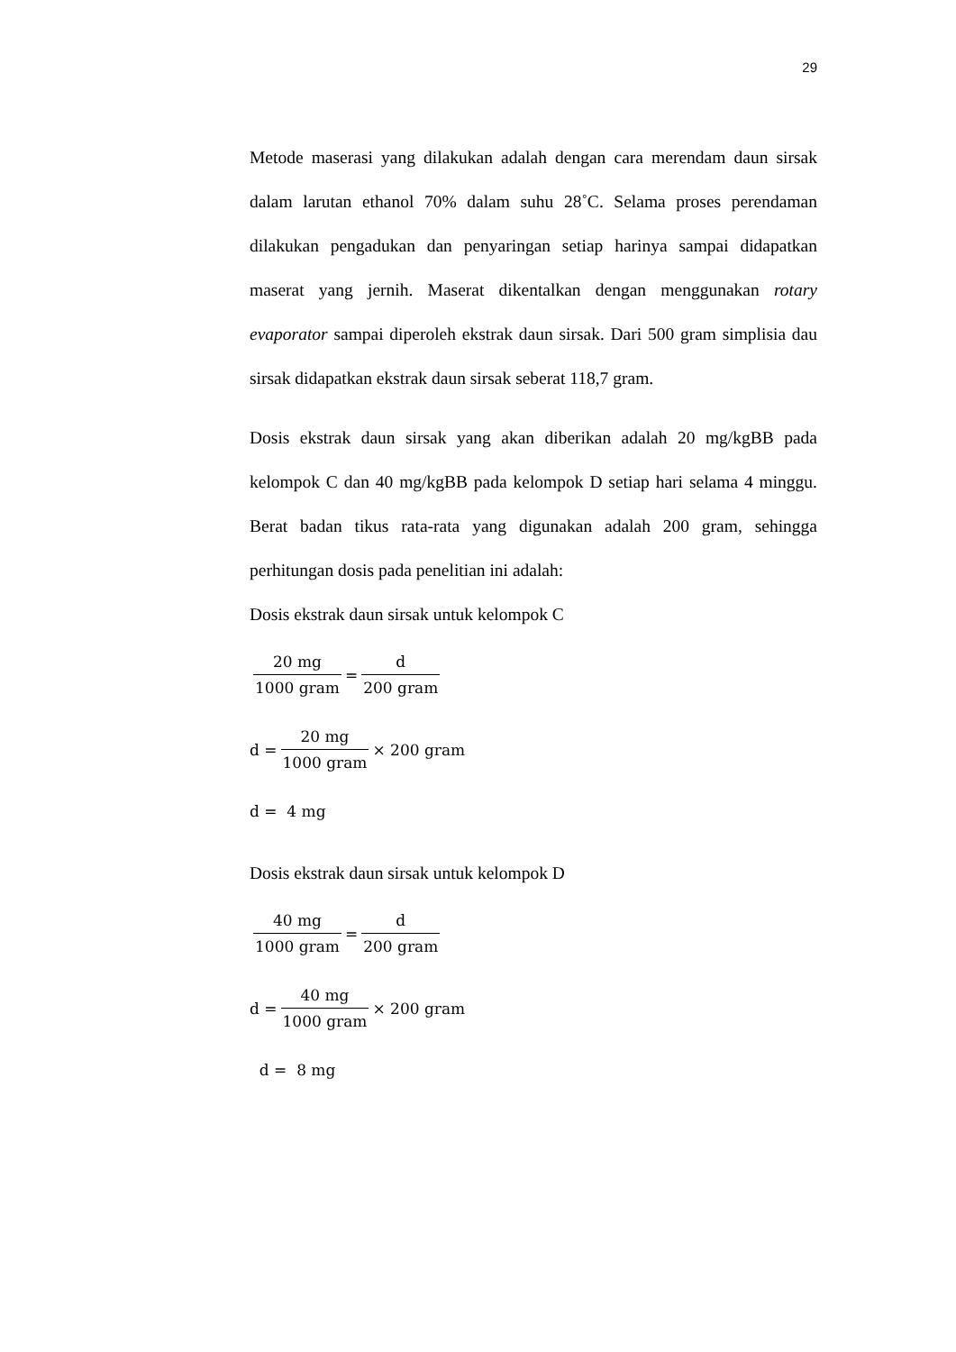29
Metode maserasi yang dilakukan adalah dengan cara merendam daun sirsak dalam larutan ethanol 70% dalam suhu 28˚C. Selama proses perendaman dilakukan pengadukan dan penyaringan setiap harinya sampai didapatkan maserat yang jernih. Maserat dikentalkan dengan menggunakan rotary evaporator sampai diperoleh ekstrak daun sirsak. Dari 500 gram simplisia dau sirsak didapatkan ekstrak daun sirsak seberat 118,7 gram.
Dosis ekstrak daun sirsak yang akan diberikan adalah 20 mg/kgBB pada kelompok C dan 40 mg/kgBB pada kelompok D setiap hari selama 4 minggu. Berat badan tikus rata-rata yang digunakan adalah 200 gram, sehingga perhitungan dosis pada penelitian ini adalah:
Dosis ekstrak daun sirsak untuk kelompok C
20 mg 1000 gram = d 200 gram
d = 20 mg 1000 gram × 200 gram
d = 4 mg
Dosis ekstrak daun sirsak untuk kelompok D
40 mg 1000 gram = d 200 gram
d = 40 mg 1000 gram × 200 gram
d = 8 mg